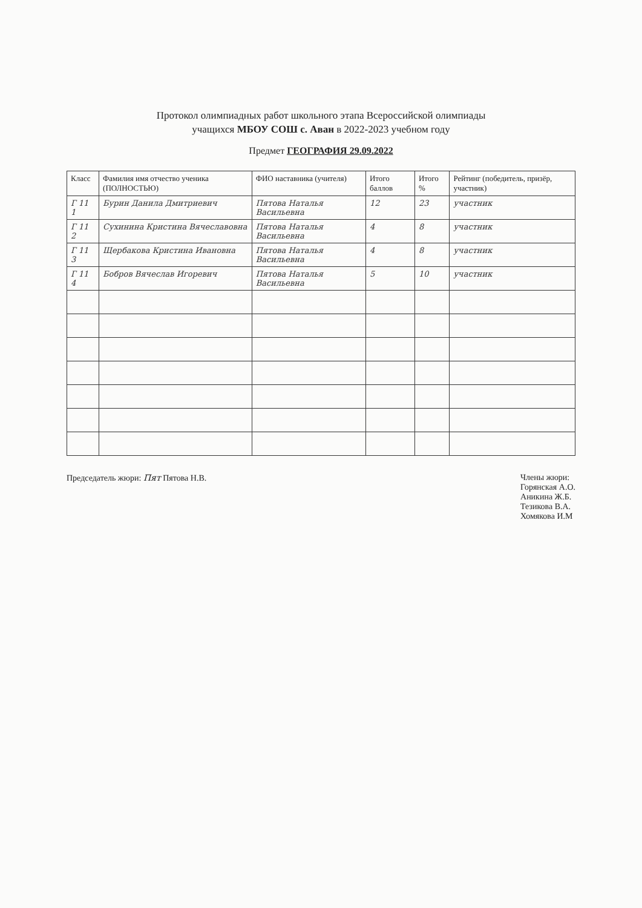Протокол олимпиадных работ школьного этапа Всероссийской олимпиады
учащихся МБОУ СОШ с. Аван в 2022-2023 учебном году
Предмет ГЕОГРАФИЯ 29.09.2022
| Класс | Фамилия имя отчество ученика (ПОЛНОСТЬЮ) | ФИО наставника (учителя) | Итого баллов | Итого % | Рейтинг (победитель, призёр, участник) |
| --- | --- | --- | --- | --- | --- |
| Г 11 1 | Бурин Данила Дмитриевич | Пятова Наталья Васильевна | 12 | 23 | участник |
| Г 11 2 | Сухинина Кристина Вячеславовна | Пятова Наталья Васильевна | 4 | 8 | участник |
| Г 11 3 | Щербакова Кристина Ивановна | Пятова Наталья Васильевна | 4 | 8 | участник |
| Г 11 4 | Бобров Вячеслав Игоревич | Пятова Наталья Васильевна | 5 | 10 | участник |
Председатель жюри: Пят Пятова Н.В.
Члены жюри:
Горянская А.О.
Аникина Ж.Б.
Тезикова В.А.
Хомякова И.М